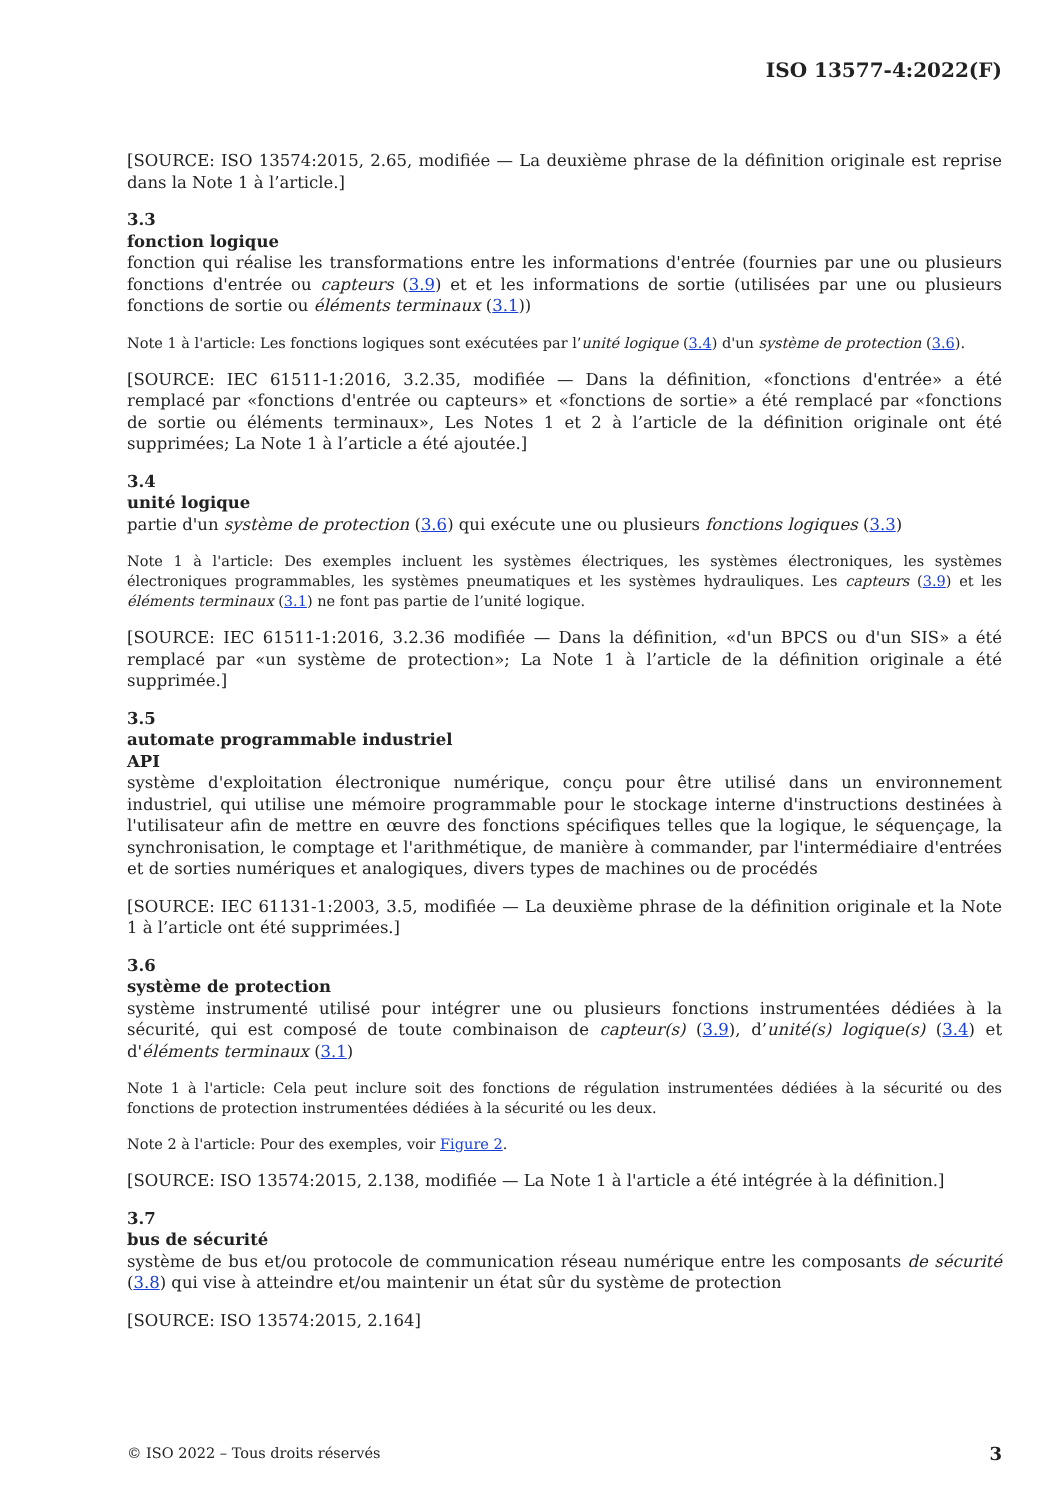ISO 13577-4:2022(F)
[SOURCE: ISO 13574:2015, 2.65, modifiée — La deuxième phrase de la définition originale est reprise dans la Note 1 à l’article.]
3.3
fonction logique
fonction qui réalise les transformations entre les informations d'entrée (fournies par une ou plusieurs fonctions d'entrée ou capteurs (3.9) et et les informations de sortie (utilisées par une ou plusieurs fonctions de sortie ou éléments terminaux (3.1))
Note 1 à l'article: Les fonctions logiques sont exécutées par l’unité logique (3.4) d'un système de protection (3.6).
[SOURCE: IEC 61511-1:2016, 3.2.35, modifiée — Dans la définition, «fonctions d'entrée» a été remplacé par «fonctions d'entrée ou capteurs» et «fonctions de sortie» a été remplacé par «fonctions de sortie ou éléments terminaux», Les Notes 1 et 2 à l’article de la définition originale ont été supprimées; La Note 1 à l’article a été ajoutée.]
3.4
unité logique
partie d'un système de protection (3.6) qui exécute une ou plusieurs fonctions logiques (3.3)
Note 1 à l'article: Des exemples incluent les systèmes électriques, les systèmes électroniques, les systèmes électroniques programmables, les systèmes pneumatiques et les systèmes hydrauliques. Les capteurs (3.9) et les éléments terminaux (3.1) ne font pas partie de l’unité logique.
[SOURCE: IEC 61511-1:2016, 3.2.36 modifiée — Dans la définition, «d'un BPCS ou d'un SIS» a été remplacé par «un système de protection»; La Note 1 à l’article de la définition originale a été supprimée.]
3.5
automate programmable industriel
API
système d'exploitation électronique numérique, conçu pour être utilisé dans un environnement industriel, qui utilise une mémoire programmable pour le stockage interne d'instructions destinées à l'utilisateur afin de mettre en œuvre des fonctions spécifiques telles que la logique, le séquençage, la synchronisation, le comptage et l'arithmétique, de manière à commander, par l'intermédiaire d'entrées et de sorties numériques et analogiques, divers types de machines ou de procédés
[SOURCE: IEC 61131-1:2003, 3.5, modifiée — La deuxième phrase de la définition originale et la Note 1 à l’article ont été supprimées.]
3.6
système de protection
système instrumenté utilisé pour intégrer une ou plusieurs fonctions instrumentées dédiées à la sécurité, qui est composé de toute combinaison de capteur(s) (3.9), d’unité(s) logique(s) (3.4) et d'éléments terminaux (3.1)
Note 1 à l'article: Cela peut inclure soit des fonctions de régulation instrumentées dédiées à la sécurité ou des fonctions de protection instrumentées dédiées à la sécurité ou les deux.
Note 2 à l'article: Pour des exemples, voir Figure 2.
[SOURCE: ISO 13574:2015, 2.138, modifiée — La Note 1 à l'article a été intégrée à la définition.]
3.7
bus de sécurité
système de bus et/ou protocole de communication réseau numérique entre les composants de sécurité (3.8) qui vise à atteindre et/ou maintenir un état sûr du système de protection
[SOURCE: ISO 13574:2015, 2.164]
© ISO 2022 – Tous droits réservés 3